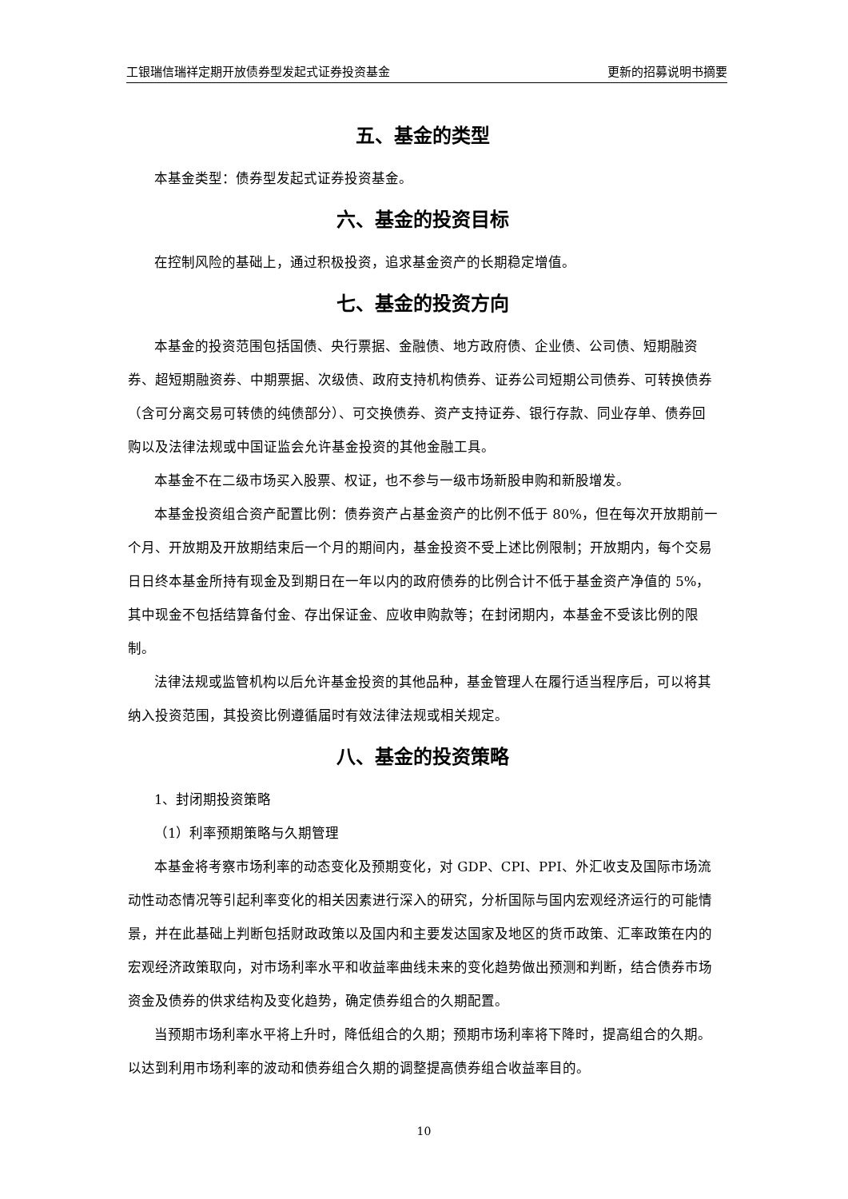工银瑞信瑞祥定期开放债券型发起式证券投资基金 更新的招募说明书摘要
五、基金的类型
本基金类型：债券型发起式证券投资基金。
六、基金的投资目标
在控制风险的基础上，通过积极投资，追求基金资产的长期稳定增值。
七、基金的投资方向
本基金的投资范围包括国债、央行票据、金融债、地方政府债、企业债、公司债、短期融资券、超短期融资券、中期票据、次级债、政府支持机构债券、证券公司短期公司债券、可转换债券（含可分离交易可转债的纯债部分）、可交换债券、资产支持证券、银行存款、同业存单、债券回购以及法律法规或中国证监会允许基金投资的其他金融工具。
本基金不在二级市场买入股票、权证，也不参与一级市场新股申购和新股增发。
本基金投资组合资产配置比例：债券资产占基金资产的比例不低于 80%，但在每次开放期前一个月、开放期及开放期结束后一个月的期间内，基金投资不受上述比例限制；开放期内，每个交易日日终本基金所持有现金及到期日在一年以内的政府债券的比例合计不低于基金资产净值的 5%，其中现金不包括结算备付金、存出保证金、应收申购款等；在封闭期内，本基金不受该比例的限制。
法律法规或监管机构以后允许基金投资的其他品种，基金管理人在履行适当程序后，可以将其纳入投资范围，其投资比例遵循届时有效法律法规或相关规定。
八、基金的投资策略
1、封闭期投资策略
（1）利率预期策略与久期管理
本基金将考察市场利率的动态变化及预期变化，对 GDP、CPI、PPI、外汇收支及国际市场流动性动态情况等引起利率变化的相关因素进行深入的研究，分析国际与国内宏观经济运行的可能情景，并在此基础上判断包括财政政策以及国内和主要发达国家及地区的货币政策、汇率政策在内的宏观经济政策取向，对市场利率水平和收益率曲线未来的变化趋势做出预测和判断，结合债券市场资金及债券的供求结构及变化趋势，确定债券组合的久期配置。
当预期市场利率水平将上升时，降低组合的久期；预期市场利率将下降时，提高组合的久期。以达到利用市场利率的波动和债券组合久期的调整提高债券组合收益率目的。
10